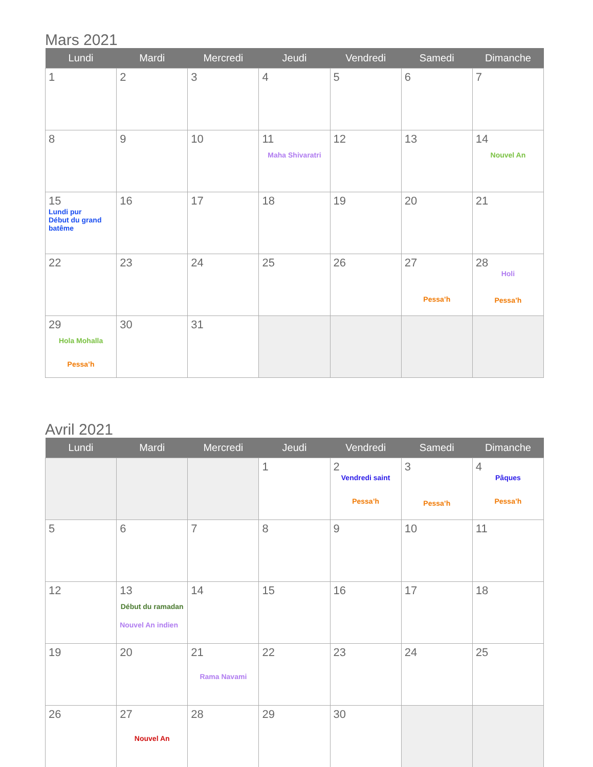Mars 2021
| Lundi | Mardi | Mercredi | Jeudi | Vendredi | Samedi | Dimanche |
| --- | --- | --- | --- | --- | --- | --- |
| 1 | 2 | 3 | 4 | 5 | 6 | 7 |
| 8 | 9 | 10 | 11 Maha Shivaratri | 12 | 13 | 14 Nouvel An |
| 15 Lundi pur Début du grand batême | 16 | 17 | 18 | 19 | 20 | 21 |
| 22 | 23 | 24 | 25 | 26 | 27 Pessa’h | 28 Holi Pessa’h |
| 29 Hola Mohalla Pessa’h | 30 | 31 | | | | |
Avril 2021
| Lundi | Mardi | Mercredi | Jeudi | Vendredi | Samedi | Dimanche |
| --- | --- | --- | --- | --- | --- | --- |
| | | | 1 | 2 Vendredi saint Pessa’h | 3 Pessa’h | 4 Pâques Pessa’h |
| 5 | 6 | 7 | 8 | 9 | 10 | 11 |
| 12 | 13 Début du ramadan Nouvel An indien | 14 | 15 | 16 | 17 | 18 |
| 19 | 20 | 21 Rama Navami | 22 | 23 | 24 | 25 |
| 26 | 27 Nouvel An | 28 | 29 | 30 | | |